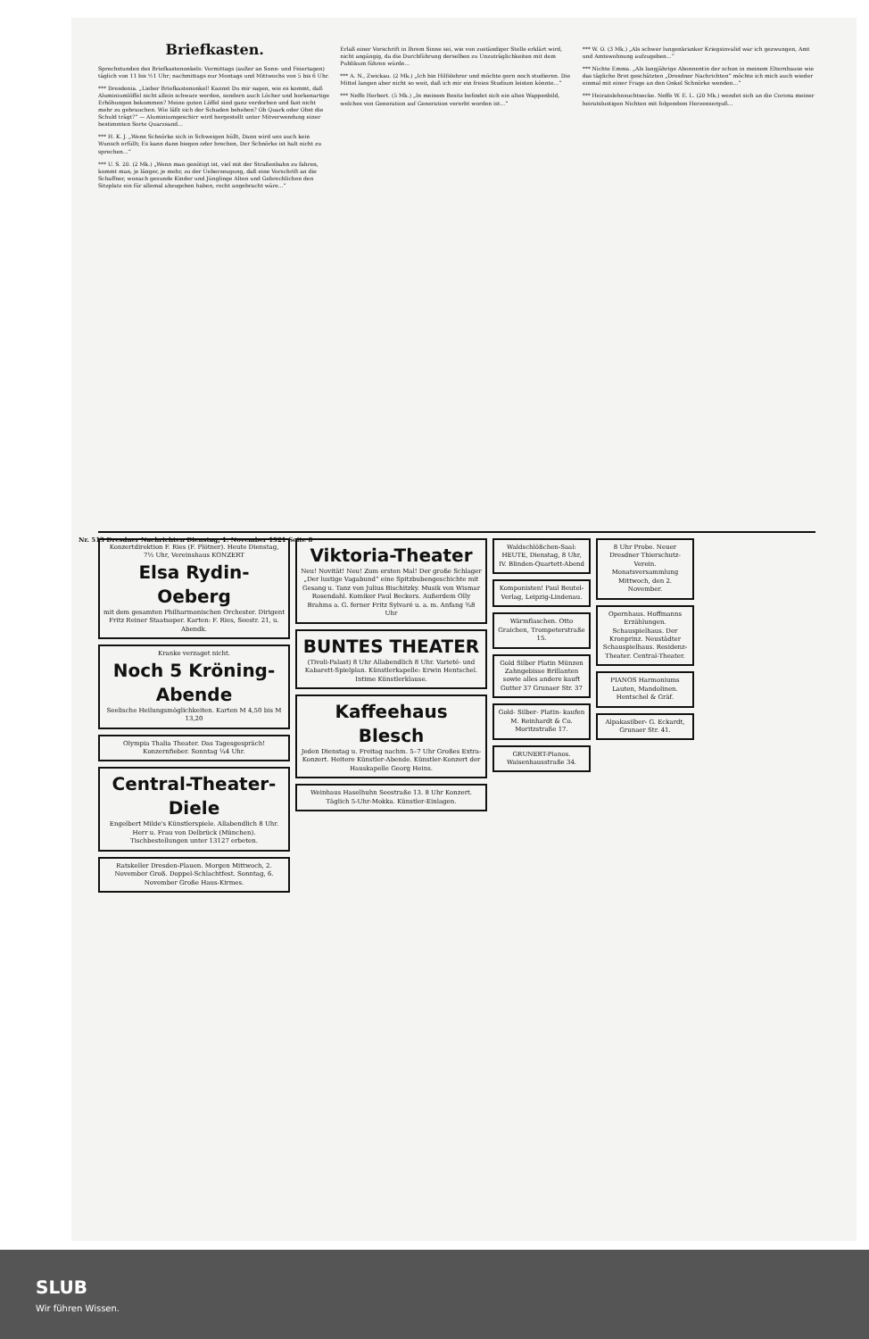Nr. 513 Dresdner Nachrichten Dienstag, 1. November 1921 Seite 8
Briefkasten.
Sprechstunden des Briefkastenonkels: Vormittags (außer an Sonn- und Feiertagen) täglich von 11 bis ½1 Uhr; nachmittags nur Montags und Mittwochs von 5 bis 6 Uhr.
*** Dresdenia. „Lieber Briefkastenonkel! Kannst Du mir sagen, wie es kommt, daß Aluminiumlöffel nicht allein schwarz werden, sondern auch Löcher und borkenartige Erhöhungen bekommen? Meine guten Löffel sind ganz verdorben und fast nicht mehr zu gebrauchen. Wie läßt sich der Schaden beheben? Ob Quark oder Obst die Schuld trägt?“ — Aluminiumgeschirr wird hergestellt unter Mitverwendung einer bestimmten Sorte Quarzsand...
*** H. K. J. „Wenn Schnörke sich in Schweigen hüllt, Dann wird uns auch kein Wunsch erfüllt; Es kann dann biegen oder brechen, Der Schnörke ist halt nicht zu sprechen...“
*** U. S. 20. (2 Mk.) „Wenn man genötigt ist, viel mit der Straßenbahn zu fahren, kommt man, je länger, je mehr, zu der Ueberzeugung, daß eine Vorschrift an die Schaffner, wonach gesunde Kinder und Jünglinge Alten und Gebrechlichen den Sitzplatz ein für allemal abzugeben haben, recht angebracht wäre...“
Erlaß einer Vorschrift in Ihrem Sinne sei, wie von zuständiger Stelle erklärt wird, nicht angängig, da die Durchführung derselben zu Unzuträglichkeiten mit dem Publikum führen würde...
*** A. N., Zwickau. (2 Mk.) „Ich bin Hilfslehrer und möchte gern noch studieren. Die Mittel langen aber nicht so weit, daß ich mir ein freies Studium leisten könnte...“
*** Neffe Herbert. (5 Mk.) „In meinem Besitz befindet sich ein altes Wappenbild, welches von Generation auf Generation vererbt worden ist...“
*** W. O. (3 Mk.) „Als schwer lungenkranker Kriegsinvalid war ich gezwungen, Amt und Amtswohnung aufzugeben...“
*** Nichte Emma. „Als langjährige Abonnentin der schon in meinem Elternhause wie das tägliche Brot geschätzten „Dresdner Nachrichten“ möchte ich mich auch wieder einmal mit einer Frage an den Onkel Schnörke wenden...“
*** Heiratslehnsuchtsecke. Neffe W. E. L. (20 Mk.) wendet sich an die Corona meiner heiratslustigen Nichten mit folgendem Herzenserguß...
Konzertdirektion F. Ries (F. Plötner). Heute Dienstag, 7½ Uhr, Vereinshaus KONZERT
Elsa Rydin-Oeberg
mit dem gesamten Philharmonischen Orchester. Dirigent Fritz Reiner Staatsoper. Karten: F. Ries, Seestr. 21, u. Abendk.
Kranke verzaget nicht.
Noch 5 Kröning-Abende
Seelische Heilungsmöglichkeiten. Karten M 4,50 bis M 13,20
Olympia Thalia Theater. Das Tagesgespräch! Konzernfieber. Sonntag ¼4 Uhr.
Central-Theater-Diele
Engelbert Milde's Künstlerspiele. Allabendlich 8 Uhr. Herr u. Frau von Delbrück (München). Tischbestellungen unter 13127 erbeten.
Ratskeller Dresden-Plauen. Morgen Mittwoch, 2. November Groß. Doppel-Schlachtfest. Sonntag, 6. November Große Haus-Kirmes.
Viktoria-Theater
Neu! Novität! Neu! Zum ersten Mal! Der große Schlager „Der lustige Vagabund“ eine Spitzbubengeschichte mit Gesang u. Tanz von Julius Bischitzky. Musik von Wismar Rosendahl. Komiker Paul Beckers. Außerdem Olly Brahms a. G. ferner Fritz Sylvaré u. a. m. Anfang ¾8 Uhr
BUNTES THEATER
(Tivoli-Palast) 8 Uhr Allabendlich 8 Uhr. Varieté- und Kabarett-Spielplan. Künstlerkapelle: Erwin Hentschel. Intime Künstlerklause.
Kaffeehaus Blesch
Jeden Dienstag u. Freitag nachm. 5–7 Uhr Großes Extra-Konzert. Heitere Künstler-Abende. Künstler-Konzert der Hauskapelle Georg Heins.
Weinhaus Haselhuhn Seestraße 13. 8 Uhr Konzert. Täglich 5-Uhr-Mokka. Künstler-Einlagen.
Waldschlößchen-Saal: HEUTE, Dienstag, 8 Uhr, IV. Blinden-Quartett-Abend
Komponisten! Paul Beutel-Verlag, Leipzig-Lindenau.
Wärmflaschen. Otto Graichen, Trompeterstraße 15.
Gold Silber Platin Münzen Zahngebisse Brillanten sowie alles andere kauft Gutter 37 Grunaer Str. 37
Gold- Silber- Platin- kaufen M. Reinhardt & Co. Moritzstraße 17.
GRUNERT-Pianos. Waisenhausstraße 34.
8 Uhr Probe. Neuer Dresdner Thierschutz-Verein. Monatsversammlung Mittwoch, den 2. November.
Opernhaus. Hoffmanns Erzählungen. Schauspielhaus. Der Kronprinz. Neustädter Schauspielhaus. Residenz-Theater. Central-Theater.
PIANOS Harmoniums Lauten, Mandolinen. Hentschel & Gräf.
Alpakasilber- G. Eckardt, Grunaer Str. 41.
SLUB
Wir führen Wissen.